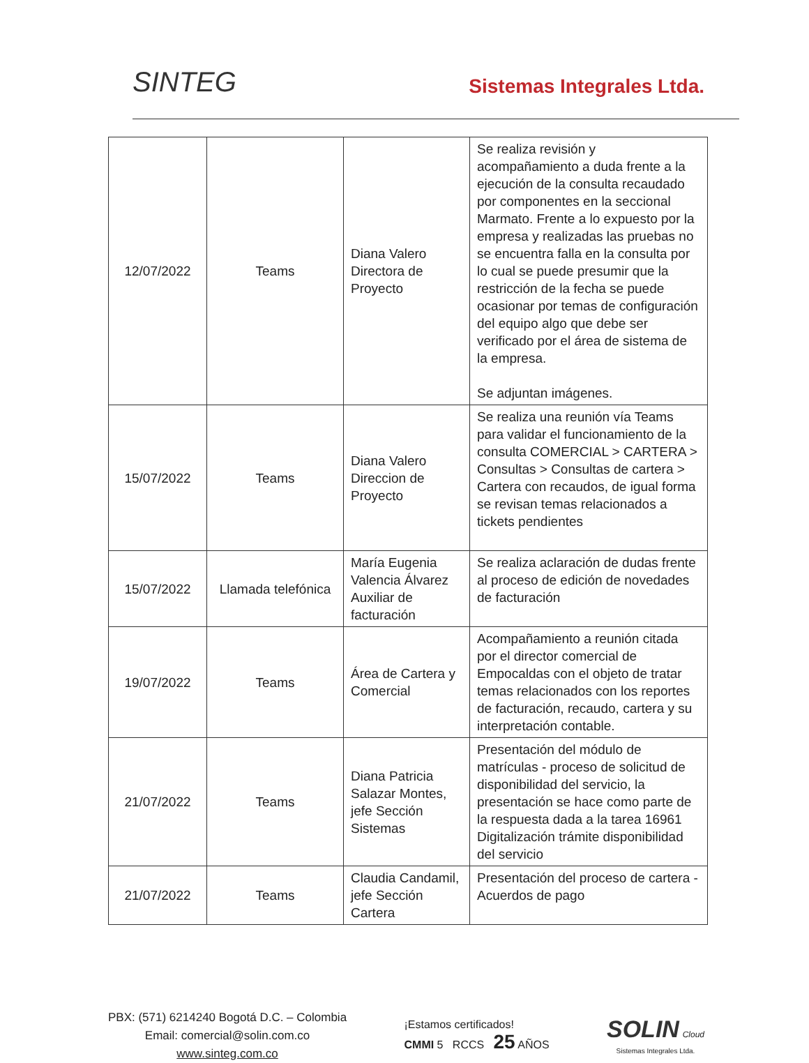SINTEG
Sistemas Integrales Ltda.
| 12/07/2022 | Teams | Diana Valero Directora de Proyecto | Se realiza revisión y acompañamiento a duda frente a la ejecución de la consulta recaudado por componentes en la seccional Marmato. Frente a lo expuesto por la empresa y realizadas las pruebas no se encuentra falla en la consulta por lo cual se puede presumir que la restricción de la fecha se puede ocasionar por temas de configuración del equipo algo que debe ser verificado por el área de sistema de la empresa. Se adjuntan imágenes. |
| 15/07/2022 | Teams | Diana Valero Direccion de Proyecto | Se realiza una reunión vía Teams para validar el funcionamiento de la consulta COMERCIAL > CARTERA > Consultas > Consultas de cartera > Cartera con recaudos, de igual forma se revisan temas relacionados a tickets pendientes |
| 15/07/2022 | Llamada telefónica | María Eugenia Valencia Álvarez Auxiliar de facturación | Se realiza aclaración de dudas frente al proceso de edición de novedades de facturación |
| 19/07/2022 | Teams | Área de Cartera y Comercial | Acompañamiento a reunión citada por el director comercial de Empocaldas con el objeto de tratar temas relacionados con los reportes de facturación, recaudo, cartera y su interpretación contable. |
| 21/07/2022 | Teams | Diana Patricia Salazar Montes, jefe Sección Sistemas | Presentación del módulo de matrículas - proceso de solicitud de disponibilidad del servicio, la presentación se hace como parte de la respuesta dada a la tarea 16961 Digitalización trámite disponibilidad del servicio |
| 21/07/2022 | Teams | Claudia Candamil, jefe Sección Cartera | Presentación del proceso de cartera - Acuerdos de pago |
PBX: (571) 6214240 Bogotá D.C. – Colombia
Email: comercial@solin.com.co
www.sinteg.com.co
¡Estamos certificados!
CMMI 5 RCCS 25 AÑOS
SOLIN Cloud
Sistemas Integrales Ltda.